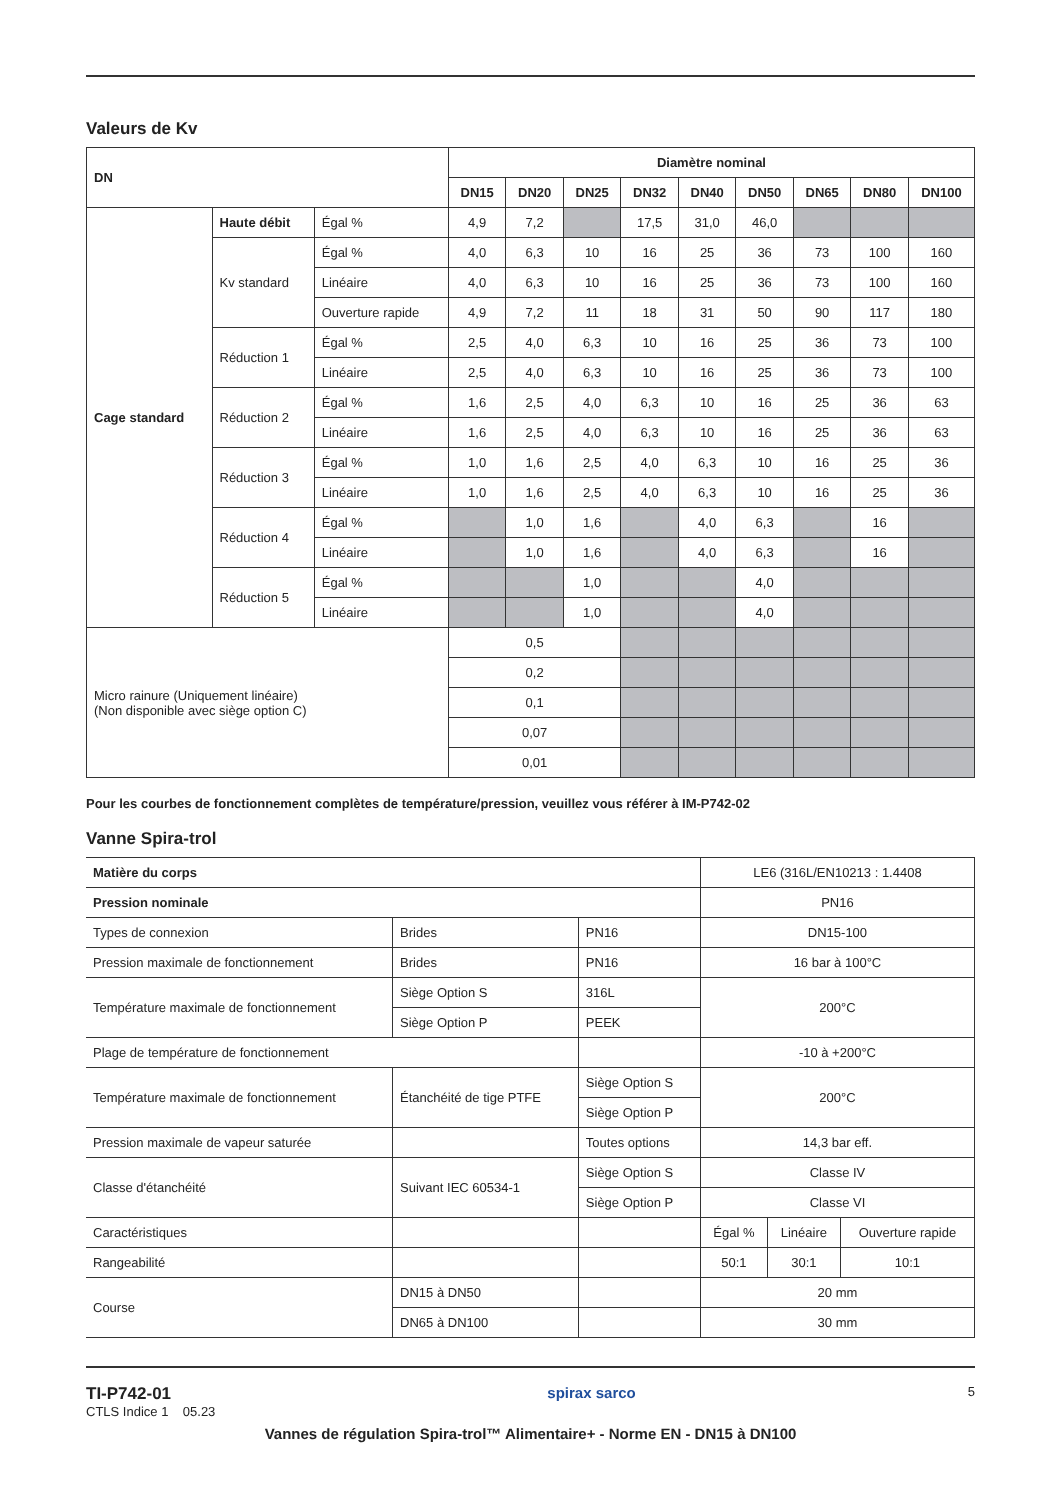Valeurs de Kv
| DN | | | Diamètre nominal | | | | | | | | |
| --- | --- | --- | --- | --- | --- | --- | --- | --- | --- | --- | --- |
| | | | DN15 | DN20 | DN25 | DN32 | DN40 | DN50 | DN65 | DN80 | DN100 |
| Cage standard | Haute débit | Égal % | 4,9 | 7,2 | | 17,5 | 31,0 | 46,0 | | | |
| | Kv standard | Égal % | 4,0 | 6,3 | 10 | 16 | 25 | 36 | 73 | 100 | 160 |
| | | Linéaire | 4,0 | 6,3 | 10 | 16 | 25 | 36 | 73 | 100 | 160 |
| | | Ouverture rapide | 4,9 | 7,2 | 11 | 18 | 31 | 50 | 90 | 117 | 180 |
| | Réduction 1 | Égal % | 2,5 | 4,0 | 6,3 | 10 | 16 | 25 | 36 | 73 | 100 |
| | | Linéaire | 2,5 | 4,0 | 6,3 | 10 | 16 | 25 | 36 | 73 | 100 |
| | Réduction 2 | Égal % | 1,6 | 2,5 | 4,0 | 6,3 | 10 | 16 | 25 | 36 | 63 |
| | | Linéaire | 1,6 | 2,5 | 4,0 | 6,3 | 10 | 16 | 25 | 36 | 63 |
| | Réduction 3 | Égal % | 1,0 | 1,6 | 2,5 | 4,0 | 6,3 | 10 | 16 | 25 | 36 |
| | | Linéaire | 1,0 | 1,6 | 2,5 | 4,0 | 6,3 | 10 | 16 | 25 | 36 |
| | Réduction 4 | Égal % | | 1,0 | 1,6 | | 4,0 | 6,3 | | 16 | |
| | | Linéaire | | 1,0 | 1,6 | | 4,0 | 6,3 | | 16 | |
| | Réduction 5 | Égal % | | | 1,0 | | | 4,0 | | | |
| | | Linéaire | | | 1,0 | | | 4,0 | | | |
| Micro rainure (Uniquement linéaire) (Non disponible avec siège option C) | | | 0,5 | | | | | | | | |
| | | | 0,2 | | | | | | | | |
| | | | 0,1 | | | | | | | | |
| | | | 0,07 | | | | | | | | |
| | | | 0,01 | | | | | | | | |
Pour les courbes de fonctionnement complètes de température/pression, veuillez vous référer à IM-P742-02
Vanne Spira-trol
| Matière du corps | | | LE6 (316L/EN10213 : 1.4408 | | |
| Pression nominale | | | PN16 | | |
| Types de connexion | Brides | PN16 | DN15-100 | | |
| Pression maximale de fonctionnement | Brides | PN16 | 16 bar à 100°C | | |
| Température maximale de fonctionnement | Siège Option S | 316L | 200°C | | |
| | Siège Option P | PEEK | | | |
| Plage de température de fonctionnement | | | -10 à +200°C | | |
| Température maximale de fonctionnement | Étanchéité de tige PTFE | Siège Option S | 200°C | | |
| | | Siège Option P | | | |
| Pression maximale de vapeur saturée | | Toutes options | 14,3 bar eff. | | |
| Classe d'étanchéité | Suivant IEC 60534-1 | Siège Option S | Classe IV | | |
| | | Siège Option P | Classe VI | | |
| Caractéristiques | | | Égal % | Linéaire | Ouverture rapide |
| Rangeabilité | | | 50:1 | 30:1 | 10:1 |
| Course | DN15 à DN50 | | 20 mm | | |
| | DN65 à DN100 | | 30 mm | | |
TI-P742-01
CTLS Indice 1 05.23
spirax sarco
5
Vannes de régulation Spira-trol™ Alimentaire+ - Norme EN - DN15 à DN100